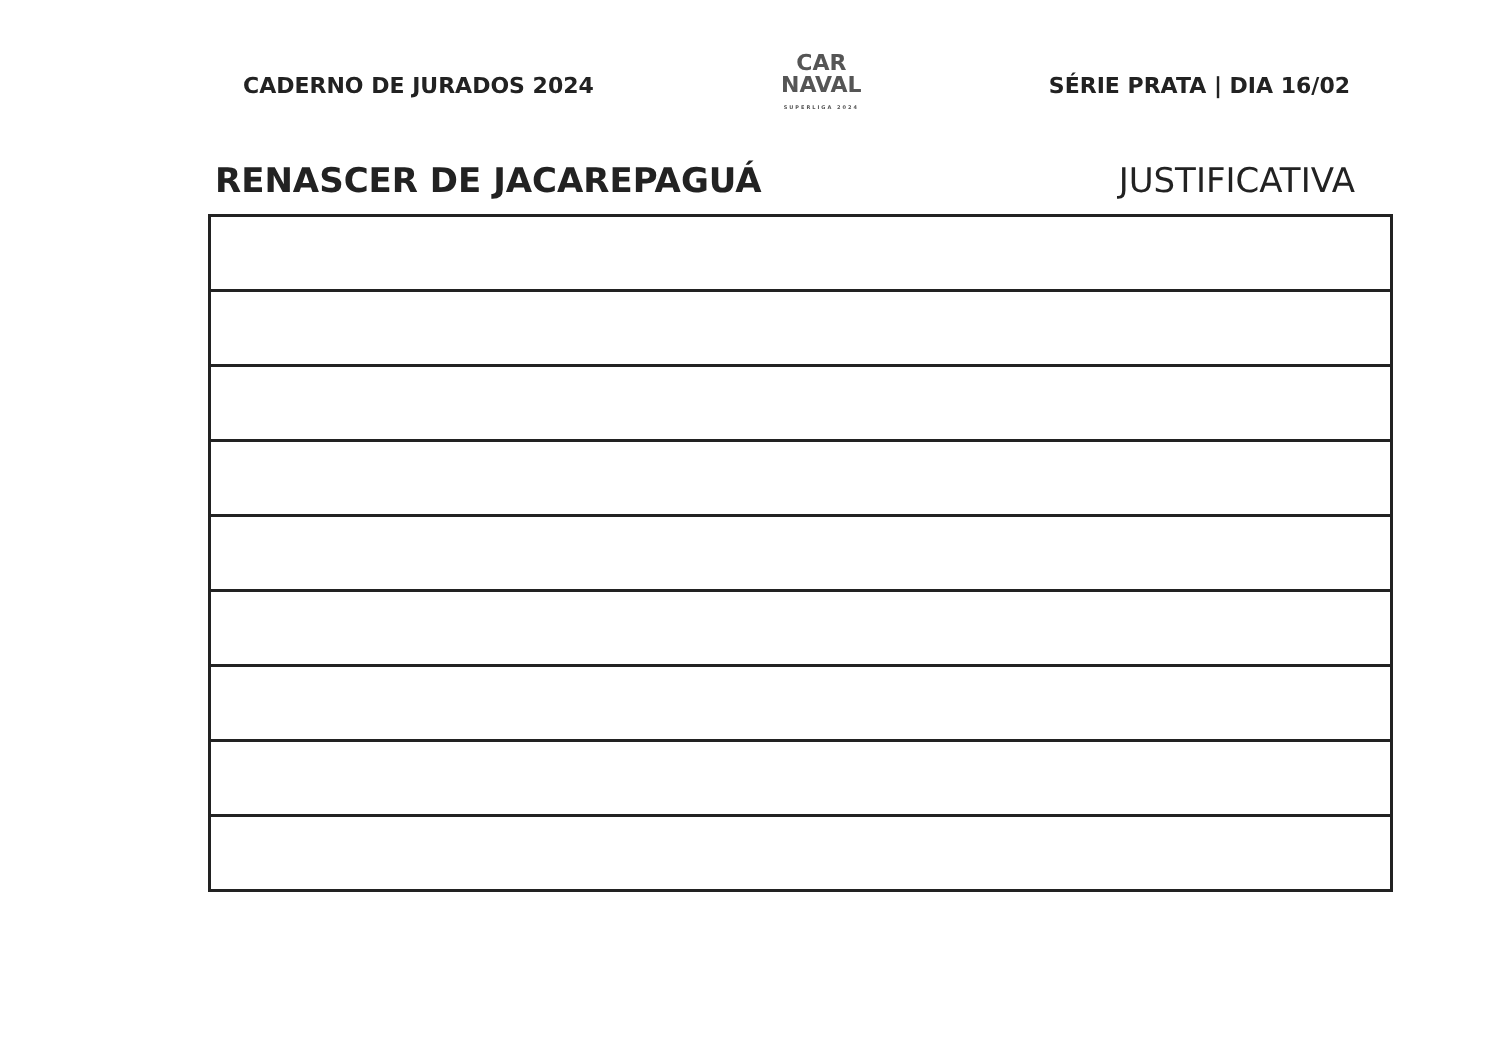CADERNO DE JURADOS 2024
CAR
NAVAL
SUPERLIGA 2024
SÉRIE PRATA | DIA 16/02
RENASCER DE JACAREPAGUÁ JUSTIFICATIVA